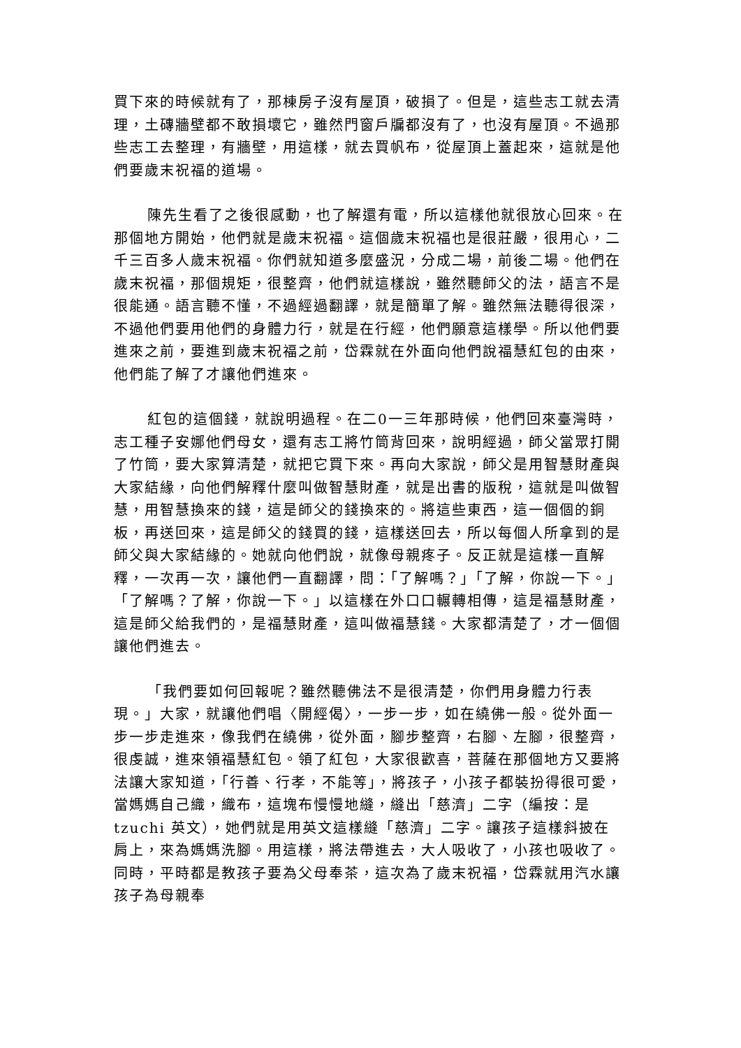買下來的時候就有了，那棟房子沒有屋頂，破損了。但是，這些志工就去清理，土磚牆壁都不敢損壞它，雖然門窗戶牖都沒有了，也沒有屋頂。不過那些志工去整理，有牆壁，用這樣，就去買帆布，從屋頂上蓋起來，這就是他們要歲末祝福的道場。
陳先生看了之後很感動，也了解還有電，所以這樣他就很放心回來。在那個地方開始，他們就是歲末祝福。這個歲末祝福也是很莊嚴，很用心，二千三百多人歲末祝福。你們就知道多麼盛況，分成二場，前後二場。他們在歲末祝福，那個規矩，很整齊，他們就這樣說，雖然聽師父的法，語言不是很能通。語言聽不懂，不過經過翻譯，就是簡單了解。雖然無法聽得很深，不過他們要用他們的身體力行，就是在行經，他們願意這樣學。所以他們要進來之前，要進到歲末祝福之前，岱霖就在外面向他們說福慧紅包的由來，他們能了解了才讓他們進來。
紅包的這個錢，就說明過程。在二0一三年那時候，他們回來臺灣時，志工種子安娜他們母女，還有志工將竹筒背回來，說明經過，師父當眾打開了竹筒，要大家算清楚，就把它買下來。再向大家說，師父是用智慧財產與大家結緣，向他們解釋什麼叫做智慧財產，就是出書的版稅，這就是叫做智慧，用智慧換來的錢，這是師父的錢換來的。將這些東西，這一個個的銅板，再送回來，這是師父的錢買的錢，這樣送回去，所以每個人所拿到的是師父與大家結緣的。她就向他們說，就像母親疼子。反正就是這樣一直解釋，一次再一次，讓他們一直翻譯，問：「了解嗎？」「了解，你說一下。」「了解嗎？了解，你說一下。」以這樣在外口口輾轉相傳，這是福慧財產，這是師父給我們的，是福慧財產，這叫做福慧錢。大家都清楚了，才一個個讓他們進去。
「我們要如何回報呢？雖然聽佛法不是很清楚，你們用身體力行表現。」大家，就讓他們唱〈開經偈〉，一步一步，如在繞佛一般。從外面一步一步走進來，像我們在繞佛，從外面，腳步整齊，右腳、左腳，很整齊，很虔誠，進來領福慧紅包。領了紅包，大家很歡喜，菩薩在那個地方又要將法讓大家知道，「行善、行孝，不能等」，將孩子，小孩子都裝扮得很可愛，當媽媽自己織，織布，這塊布慢慢地縫，縫出「慈濟」二字（編按：是 tzuchi 英文），她們就是用英文這樣縫「慈濟」二字。讓孩子這樣斜披在肩上，來為媽媽洗腳。用這樣，將法帶進去，大人吸收了，小孩也吸收了。同時，平時都是教孩子要為父母奉茶，這次為了歲末祝福，岱霖就用汽水讓孩子為母親奉